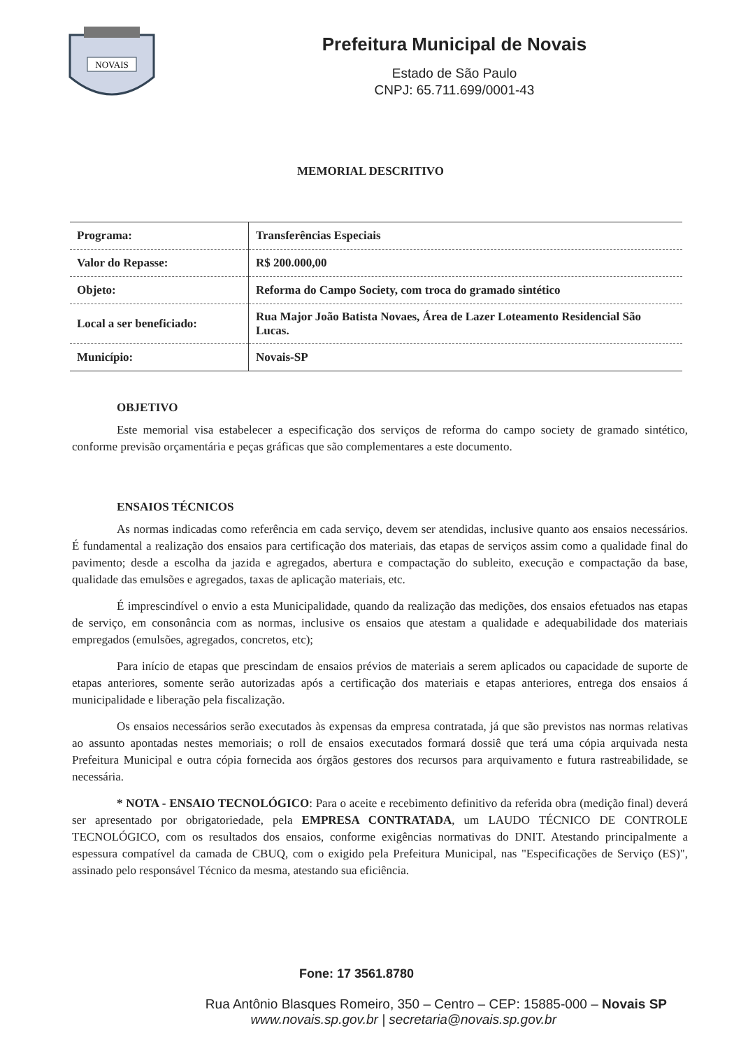NOVAIS
Prefeitura Municipal de Novais
Estado de São Paulo
CNPJ: 65.711.699/0001-43
MEMORIAL DESCRITIVO
| Programa: | Transferências Especiais |
| Valor do Repasse: | R$ 200.000,00 |
| Objeto: | Reforma do Campo Society, com troca do gramado sintético |
| Local a ser beneficiado: | Rua Major João Batista Novaes, Área de Lazer Loteamento Residencial São Lucas. |
| Município: | Novais-SP |
OBJETIVO
Este memorial visa estabelecer a especificação dos serviços de reforma do campo society de gramado sintético, conforme previsão orçamentária e peças gráficas que são complementares a este documento.
ENSAIOS TÉCNICOS
As normas indicadas como referência em cada serviço, devem ser atendidas, inclusive quanto aos ensaios necessários. É fundamental a realização dos ensaios para certificação dos materiais, das etapas de serviços assim como a qualidade final do pavimento; desde a escolha da jazida e agregados, abertura e compactação do subleito, execução e compactação da base, qualidade das emulsões e agregados, taxas de aplicação materiais, etc.
É imprescindível o envio a esta Municipalidade, quando da realização das medições, dos ensaios efetuados nas etapas de serviço, em consonância com as normas, inclusive os ensaios que atestam a qualidade e adequabilidade dos materiais empregados (emulsões, agregados, concretos, etc);
Para início de etapas que prescindam de ensaios prévios de materiais a serem aplicados ou capacidade de suporte de etapas anteriores, somente serão autorizadas após a certificação dos materiais e etapas anteriores, entrega dos ensaios á municipalidade e liberação pela fiscalização.
Os ensaios necessários serão executados às expensas da empresa contratada, já que são previstos nas normas relativas ao assunto apontadas nestes memoriais; o roll de ensaios executados formará dossiê que terá uma cópia arquivada nesta Prefeitura Municipal e outra cópia fornecida aos órgãos gestores dos recursos para arquivamento e futura rastreabilidade, se necessária.
* NOTA - ENSAIO TECNOLÓGICO: Para o aceite e recebimento definitivo da referida obra (medição final) deverá ser apresentado por obrigatoriedade, pela EMPRESA CONTRATADA, um LAUDO TÉCNICO DE CONTROLE TECNOLÓGICO, com os resultados dos ensaios, conforme exigências normativas do DNIT. Atestando principalmente a espessura compatível da camada de CBUQ, com o exigido pela Prefeitura Municipal, nas "Especificações de Serviço (ES)", assinado pelo responsável Técnico da mesma, atestando sua eficiência.
Fone: 17 3561.8780
Rua Antônio Blasques Romeiro, 350 – Centro – CEP: 15885-000 – Novais SP
www.novais.sp.gov.br | secretaria@novais.sp.gov.br